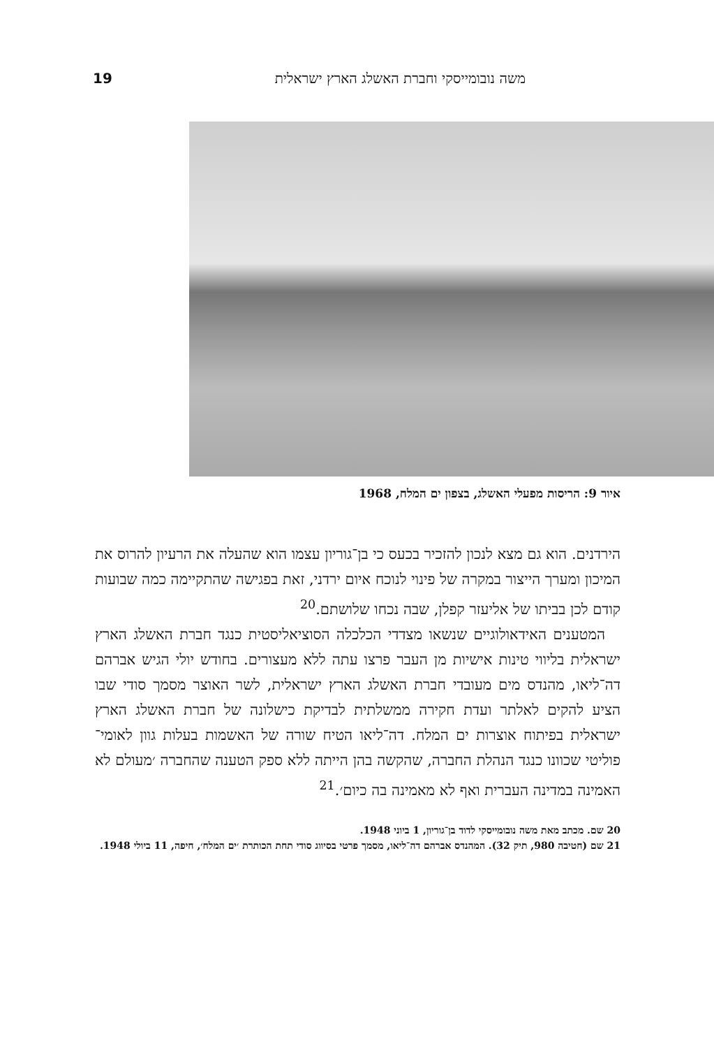משה נובומייסקי וחברת האשלג הארץ ישראלית 19
איור 9: הריסות מפעלי האשלג, בצפון ים המלח, 1968
הירדנים. הוא גם מצא לנכון להזכיר בכעס כי בן־גוריון עצמו הוא שהעלה את הרעיון להרוס את המיכון ומערך הייצור במקרה של פינוי לנוכח איום ירדני, זאת בפגישה שהתקיימה כמה שבועות קודם לכן בביתו של אליעזר קפלן, שבה נכחו שלושתם.<sup>20</sup>
המטענים האידאולוגיים שנשאו מצדדי הכלכלה הסוציאליסטית כנגד חברת האשלג הארץ ישראלית בליווי טינות אישיות מן העבר פרצו עתה ללא מעצורים. בחודש יולי הגיש אברהם דה־ליאו, מהנדס מים מעובדי חברת האשלג הארץ ישראלית, לשר האוצר מסמך סודי שבו הציע להקים לאלתר ועדת חקירה ממשלתית לבדיקת כישלונה של חברת האשלג הארץ ישראלית בפיתוח אוצרות ים המלח. דה־ליאו הטיח שורה של האשמות בעלות גוון לאומי־פוליטי שכוונו כנגד הנהלת החברה, שהקשה בהן הייתה ללא ספק הטענה שהחברה ׳מעולם לא האמינה במדינה העברית ואף לא מאמינה בה כיום׳.<sup>21</sup>
20 שם. מכתב מאת משה נובומייסקי לדוד בן־גוריון, 1 ביוני 1948.
21 שם (חטיבה 980, תיק 32). המהנדס אברהם דה־ליאו, מסמך פרטי בסיווג סודי תחת הכותרת ׳ים המלח׳, חיפה, 11 ביולי 1948.